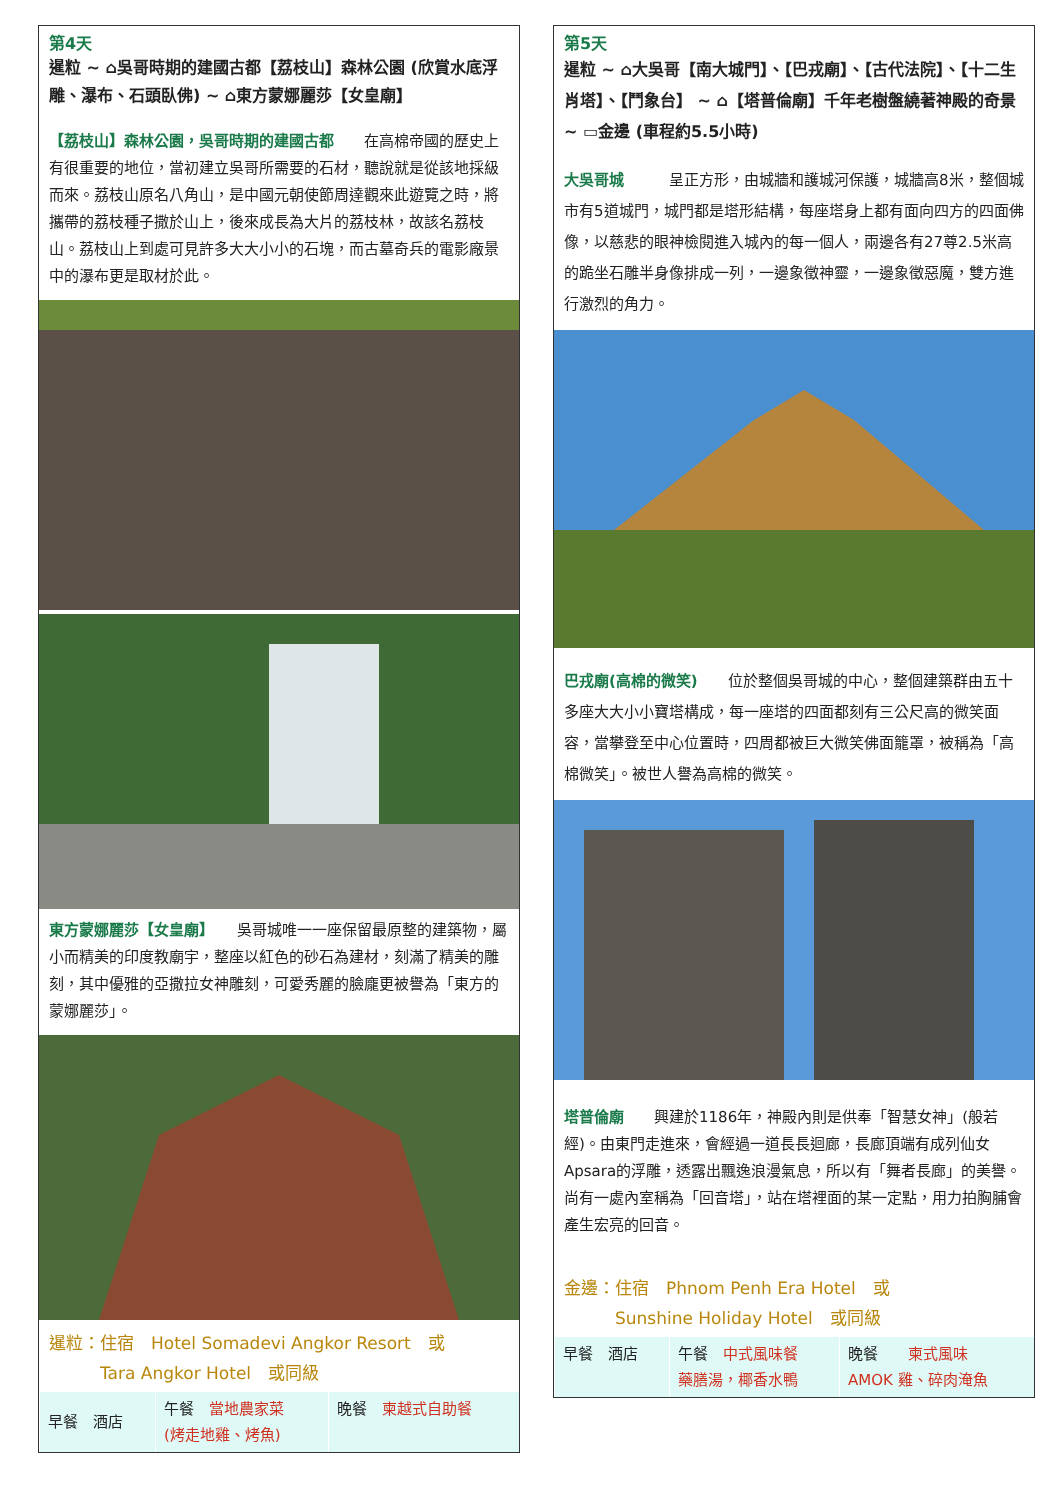第4天
暹粒 ~ ⌂吳哥時期的建國古都【荔枝山】森林公園 (欣賞水底浮雕、瀑布、石頭臥佛) ~ ⌂東方蒙娜麗莎【女皇廟】
【荔枝山】森林公園，吳哥時期的建國古都　　在高棉帝國的歷史上有很重要的地位，當初建立吳哥所需要的石材，聽說就是從該地採級而來。荔枝山原名八角山，是中國元朝使節周達觀來此遊覽之時，將攜帶的荔枝種子撒於山上，後來成長為大片的荔枝林，故該名荔枝山。荔枝山上到處可見許多大大小小的石塊，而古墓奇兵的電影廠景中的瀑布更是取材於此。
東方蒙娜麗莎【女皇廟】　　吳哥城唯一一座保留最原整的建築物，屬小而精美的印度教廟宇，整座以紅色的砂石為建材，刻滿了精美的雕刻，其中優雅的亞撒拉女神雕刻，可愛秀麗的臉龐更被譽為「東方的蒙娜麗莎」。
暹粒：住宿　Hotel Somadevi Angkor Resort　或
　　　Tara Angkor Hotel　或同級
| 早餐 酒店 | 午餐 當地農家菜 (烤走地雞、烤魚) | 晚餐 柬越式自助餐 |
第5天
暹粒 ~ ⌂大吳哥【南大城門】、【巴戎廟】、【古代法院】、【十二生肖塔】、【鬥象台】 ~ ⌂【塔普倫廟】千年老樹盤繞著神殿的奇景 ~ ▭金邊 (車程約5.5小時)
大吳哥城　　　呈正方形，由城牆和護城河保護，城牆高8米，整個城市有5道城門，城門都是塔形結構，每座塔身上都有面向四方的四面佛像，以慈悲的眼神檢閱進入城內的每一個人，兩邊各有27尊2.5米高的跪坐石雕半身像排成一列，一邊象徵神靈，一邊象徵惡魔，雙方進行激烈的角力。
巴戎廟(高棉的微笑)　　位於整個吳哥城的中心，整個建築群由五十多座大大小小寶塔構成，每一座塔的四面都刻有三公尺高的微笑面容，當攀登至中心位置時，四周都被巨大微笑佛面籠罩，被稱為「高棉微笑」。被世人譽為高棉的微笑。
塔普倫廟　　興建於1186年，神殿內則是供奉「智慧女神」(般若經)。由東門走進來，會經過一道長長迴廊，長廊頂端有成列仙女Apsara的浮雕，透露出飄逸浪漫氣息，所以有「舞者長廊」的美譽。尚有一處內室稱為「回音塔」，站在塔裡面的某一定點，用力拍胸脯會產生宏亮的回音。
金邊：住宿　Phnom Penh Era Hotel　或
　　　Sunshine Holiday Hotel　或同級
| 早餐 酒店 | 午餐 中式風味餐 藥膳湯，椰香水鴨 | 晚餐 柬式風味 AMOK 雞、碎肉淹魚 |